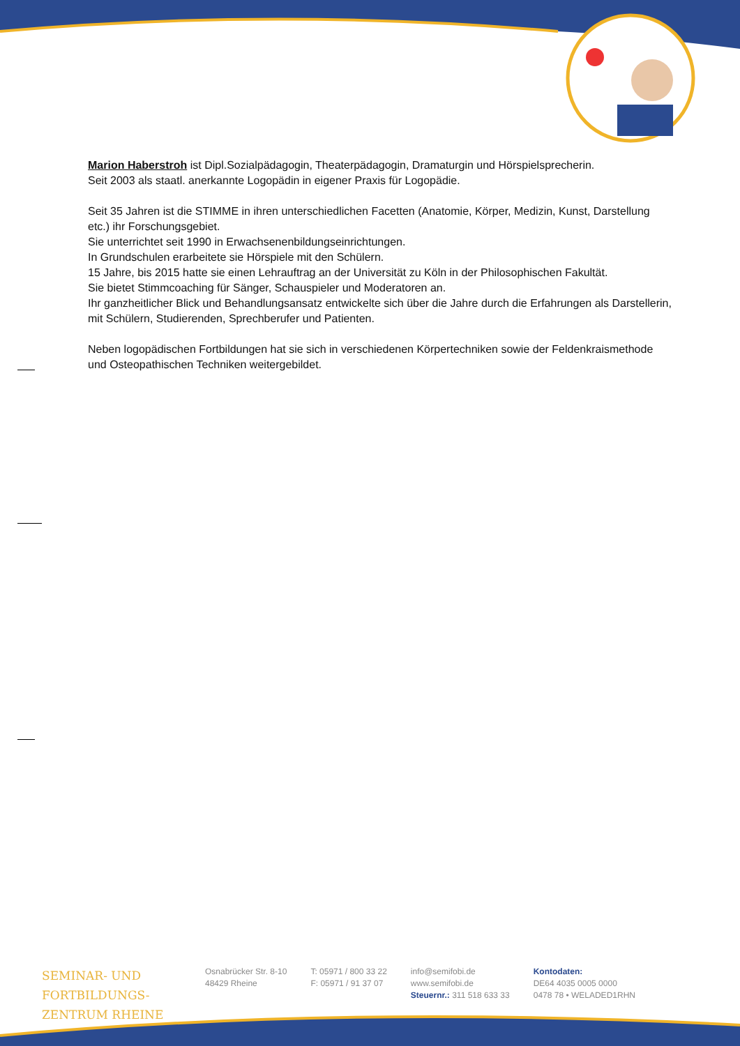Marion Haberstroh ist Dipl.Sozialpädagogin, Theaterpädagogin, Dramaturgin und Hörspielsprecherin.
Seit 2003 als staatl. anerkannte Logopädin in eigener Praxis für Logopädie.
Seit 35 Jahren ist die STIMME in ihren unterschiedlichen Facetten (Anatomie, Körper, Medizin, Kunst, Darstellung etc.) ihr Forschungsgebiet.
Sie unterrichtet seit 1990 in Erwachsenenbildungseinrichtungen.
In Grundschulen erarbeitete sie Hörspiele mit den Schülern.
15 Jahre, bis 2015 hatte sie einen Lehrauftrag an der Universität zu Köln in der Philosophischen Fakultät.
Sie bietet Stimmcoaching für Sänger, Schauspieler und Moderatoren an.
Ihr ganzheitlicher Blick und Behandlungsansatz entwickelte sich über die Jahre durch die Erfahrungen als Darstellerin, mit Schülern, Studierenden, Sprechberufer und Patienten.
Neben logopädischen Fortbildungen hat sie sich in verschiedenen Körpertechniken sowie der Feldenkraismethode und Osteopathischen Techniken weitergebildet.
SEMINAR- UND FORTBILDUNGS-
ZENTRUM RHEINE
Osnabrücker Str. 8-10
48429 Rheine
T: 05971 / 800 33 22
F: 05971 / 91 37 07
info@semifobi.de
www.semifobi.de
Steuernr.: 311 518 633 33
Kontodaten:
DE64 4035 0005 0000
0478 78 • WELADED1RHN